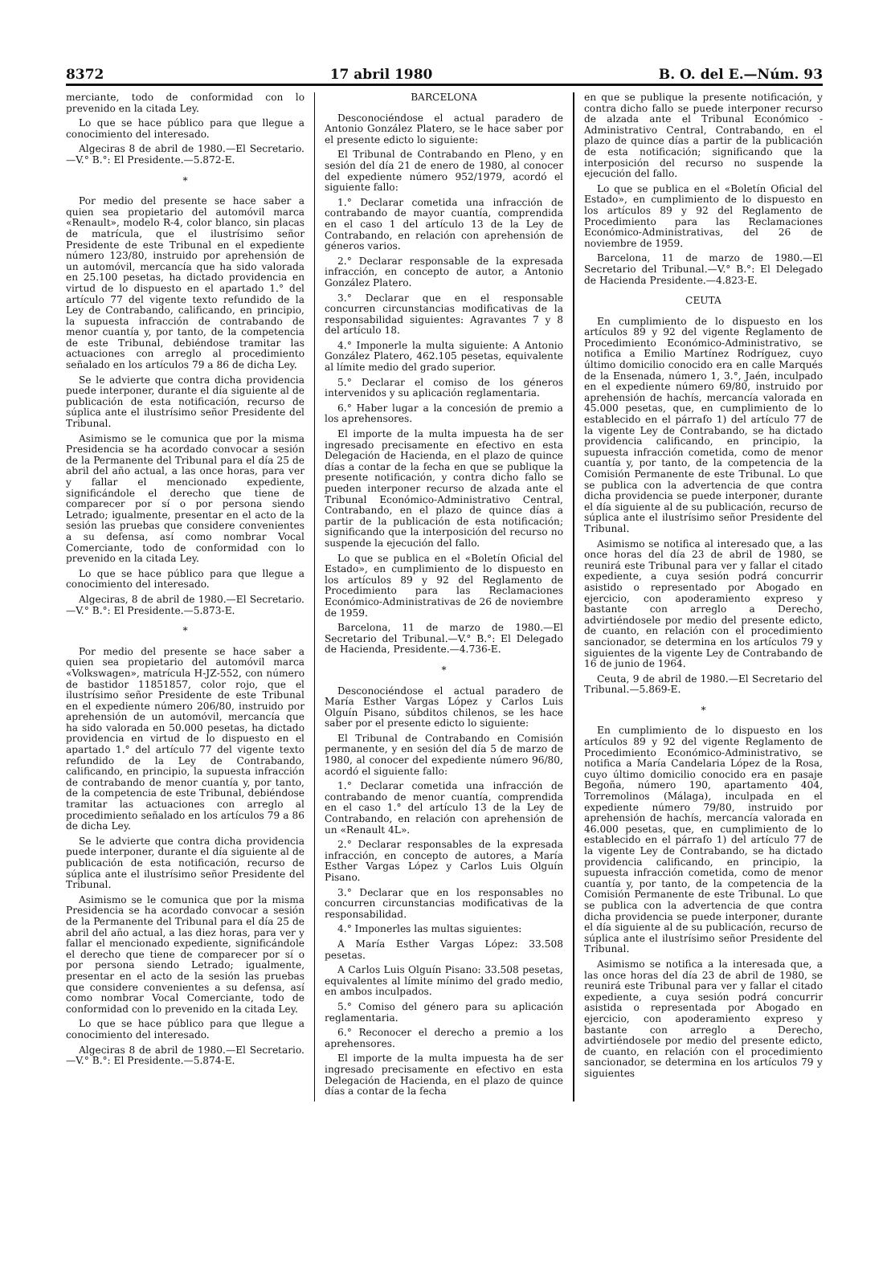8372 17 abril 1980 B. O. del E.—Núm. 93
merciante, todo de conformidad con lo prevenido en la citada Ley.
Lo que se hace público para que llegue a conocimiento del interesado.
Algeciras 8 de abril de 1980.—El Secretario.—V.° B.°: El Presidente.—5.872-E.
*
Por medio del presente se hace saber a quien sea propietario del automóvil marca «Renault», modelo R-4, color blanco, sin placas de matrícula, que el ilustrísimo señor Presidente de este Tribunal en el expediente número 123/80, instruido por aprehensión de un automóvil, mercancía que ha sido valorada en 25.100 pesetas, ha dictado providencia en virtud de lo dispuesto en el apartado 1.° del artículo 77 del vigente texto refundido de la Ley de Contrabando, calificando, en principio, la supuesta infracción de contrabando de menor cuantía y, por tanto, de la competencia de este Tribunal, debiéndose tramitar las actuaciones con arreglo al procedimiento señalado en los artículos 79 a 86 de dicha Ley.
Se le advierte que contra dicha providencia puede interponer, durante el día siguiente al de publicación de esta notificación, recurso de súplica ante el ilustrísimo señor Presidente del Tribunal.
Asimismo se le comunica que por la misma Presidencia se ha acordado convocar a sesión de la Permanente del Tribunal para el día 25 de abril del año actual, a las once horas, para ver y fallar el mencionado expediente, significándole el derecho que tiene de comparecer por sí o por persona siendo Letrado; igualmente, presentar en el acto de la sesión las pruebas que considere convenientes a su defensa, así como nombrar Vocal Comerciante, todo de conformidad con lo prevenido en la citada Ley.
Lo que se hace público para que llegue a conocimiento del interesado.
Algeciras, 8 de abril de 1980.—El Secretario.—V.° B.°: El Presidente.—5.873-E.
*
Por medio del presente se hace saber a quien sea propietario del automóvil marca «Volkswagen», matrícula H-JZ-552, con número de bastidor 11851857, color rojo, que el ilustrísimo señor Presidente de este Tribunal en el expediente número 206/80, instruido por aprehensión de un automóvil, mercancía que ha sido valorada en 50.000 pesetas, ha dictado providencia en virtud de lo dispuesto en el apartado 1.° del artículo 77 del vigente texto refundido de la Ley de Contrabando, calificando, en principio, la supuesta infracción de contrabando de menor cuantía y, por tanto, de la competencia de este Tribunal, debiéndose tramitar las actuaciones con arreglo al procedimiento señalado en los artículos 79 a 86 de dicha Ley.
Se le advierte que contra dicha providencia puede interponer, durante el día siguiente al de publicación de esta notificación, recurso de súplica ante el ilustrísimo señor Presidente del Tribunal.
Asimismo se le comunica que por la misma Presidencia se ha acordado convocar a sesión de la Permanente del Tribunal para el día 25 de abril del año actual, a las diez horas, para ver y fallar el mencionado expediente, significándole el derecho que tiene de comparecer por sí o por persona siendo Letrado; igualmente, presentar en el acto de la sesión las pruebas que considere convenientes a su defensa, así como nombrar Vocal Comerciante, todo de conformidad con lo prevenido en la citada Ley.
Lo que se hace público para que llegue a conocimiento del interesado.
Algeciras 8 de abril de 1980.—El Secretario.—V.° B.°: El Presidente.—5.874-E.
BARCELONA
Desconociéndose el actual paradero de Antonio González Platero, se le hace saber por el presente edicto lo siguiente:
El Tribunal de Contrabando en Pleno, y en sesión del día 21 de enero de 1980, al conocer del expediente número 952/1979, acordó el siguiente fallo:
1.° Declarar cometida una infracción de contrabando de mayor cuantía, comprendida en el caso 1 del artículo 13 de la Ley de Contrabando, en relación con aprehensión de géneros varios.
2.° Declarar responsable de la expresada infracción, en concepto de autor, a Antonio González Platero.
3.° Declarar que en el responsable concurren circunstancias modificativas de la responsabilidad siguientes: Agravantes 7 y 8 del artículo 18.
4.° Imponerle la multa siguiente: A Antonio González Platero, 462.105 pesetas, equivalente al límite medio del grado superior.
5.° Declarar el comiso de los géneros intervenidos y su aplicación reglamentaria.
6.° Haber lugar a la concesión de premio a los aprehensores.
El importe de la multa impuesta ha de ser ingresado precisamente en efectivo en esta Delegación de Hacienda, en el plazo de quince días a contar de la fecha en que se publique la presente notificación, y contra dicho fallo se pueden interponer recurso de alzada ante el Tribunal Económico-Administrativo Central, Contrabando, en el plazo de quince días a partir de la publicación de esta notificación; significando que la interposición del recurso no suspende la ejecución del fallo.
Lo que se publica en el «Boletín Oficial del Estado», en cumplimiento de lo dispuesto en los artículos 89 y 92 del Reglamento de Procedimiento para las Reclamaciones Económico-Administrativas de 26 de noviembre de 1959.
Barcelona, 11 de marzo de 1980.—El Secretario del Tribunal.—V.° B.°: El Delegado de Hacienda, Presidente.—4.736-E.
*
Desconociéndose el actual paradero de María Esther Vargas López y Carlos Luis Olguín Pisano, súbditos chilenos, se les hace saber por el presente edicto lo siguiente:
El Tribunal de Contrabando en Comisión permanente, y en sesión del día 5 de marzo de 1980, al conocer del expediente número 96/80, acordó el siguiente fallo:
1.° Declarar cometida una infracción de contrabando de menor cuantía, comprendida en el caso 1.° del artículo 13 de la Ley de Contrabando, en relación con aprehensión de un «Renault 4L».
2.° Declarar responsables de la expresada infracción, en concepto de autores, a María Esther Vargas López y Carlos Luis Olguín Pisano.
3.° Declarar que en los responsables no concurren circunstancias modificativas de la responsabilidad.
4.° Imponerles las multas siguientes:
A María Esther Vargas López: 33.508 pesetas.
A Carlos Luis Olguín Pisano: 33.508 pesetas, equivalentes al límite mínimo del grado medio, en ambos inculpados.
5.° Comiso del género para su aplicación reglamentaria.
6.° Reconocer el derecho a premio a los aprehensores.
El importe de la multa impuesta ha de ser ingresado precisamente en efectivo en esta Delegación de Hacienda, en el plazo de quince días a contar de la fecha
en que se publique la presente notificación, y contra dicho fallo se puede interponer recurso de alzada ante el Tribunal Económico - Administrativo Central, Contrabando, en el plazo de quince días a partir de la publicación de esta notificación; significando que la interposición del recurso no suspende la ejecución del fallo.
Lo que se publica en el «Boletín Oficial del Estado», en cumplimiento de lo dispuesto en los artículos 89 y 92 del Reglamento de Procedimiento para las Reclamaciones Económico-Administrativas, del 26 de noviembre de 1959.
Barcelona, 11 de marzo de 1980.—El Secretario del Tribunal.—V.° B.°: El Delegado de Hacienda Presidente.—4.823-E.
CEUTA
En cumplimiento de lo dispuesto en los artículos 89 y 92 del vigente Reglamento de Procedimiento Económico-Administrativo, se notifica a Emilio Martínez Rodríguez, cuyo último domicilio conocido era en calle Marqués de la Ensenada, número 1, 3.°, Jaén, inculpado en el expediente número 69/80, instruido por aprehensión de hachís, mercancía valorada en 45.000 pesetas, que, en cumplimiento de lo establecido en el párrafo 1) del artículo 77 de la vigente Ley de Contrabando, se ha dictado providencia calificando, en principio, la supuesta infracción cometida, como de menor cuantía y, por tanto, de la competencia de la Comisión Permanente de este Tribunal. Lo que se publica con la advertencia de que contra dicha providencia se puede interponer, durante el día siguiente al de su publicación, recurso de súplica ante el ilustrísimo señor Presidente del Tribunal.
Asimismo se notifica al interesado que, a las once horas del día 23 de abril de 1980, se reunirá este Tribunal para ver y fallar el citado expediente, a cuya sesión podrá concurrir asistido o representado por Abogado en ejercicio, con apoderamiento expreso y bastante con arreglo a Derecho, advirtiéndosele por medio del presente edicto, de cuanto, en relación con el procedimiento sancionador, se determina en los artículos 79 y siguientes de la vigente Ley de Contrabando de 16 de junio de 1964.
Ceuta, 9 de abril de 1980.—El Secretario del Tribunal.—5.869-E.
*
En cumplimiento de lo dispuesto en los artículos 89 y 92 del vigente Reglamento de Procedimiento Económico-Administrativo, se notifica a María Candelaria López de la Rosa, cuyo último domicilio conocido era en pasaje Begoña, número 190, apartamento 404, Torremolinos (Málaga), inculpada en el expediente número 79/80, instruido por aprehensión de hachís, mercancía valorada en 46.000 pesetas, que, en cumplimiento de lo establecido en el párrafo 1) del artículo 77 de la vigente Ley de Contrabando, se ha dictado providencia calificando, en principio, la supuesta infracción cometida, como de menor cuantía y, por tanto, de la competencia de la Comisión Permanente de este Tribunal. Lo que se publica con la advertencia de que contra dicha providencia se puede interponer, durante el día siguiente al de su publicación, recurso de súplica ante el ilustrísimo señor Presidente del Tribunal.
Asimismo se notifica a la interesada que, a las once horas del día 23 de abril de 1980, se reunirá este Tribunal para ver y fallar el citado expediente, a cuya sesión podrá concurrir asistida o representada por Abogado en ejercicio, con apoderamiento expreso y bastante con arreglo a Derecho, advirtiéndosele por medio del presente edicto, de cuanto, en relación con el procedimiento sancionador, se determina en los artículos 79 y siguientes